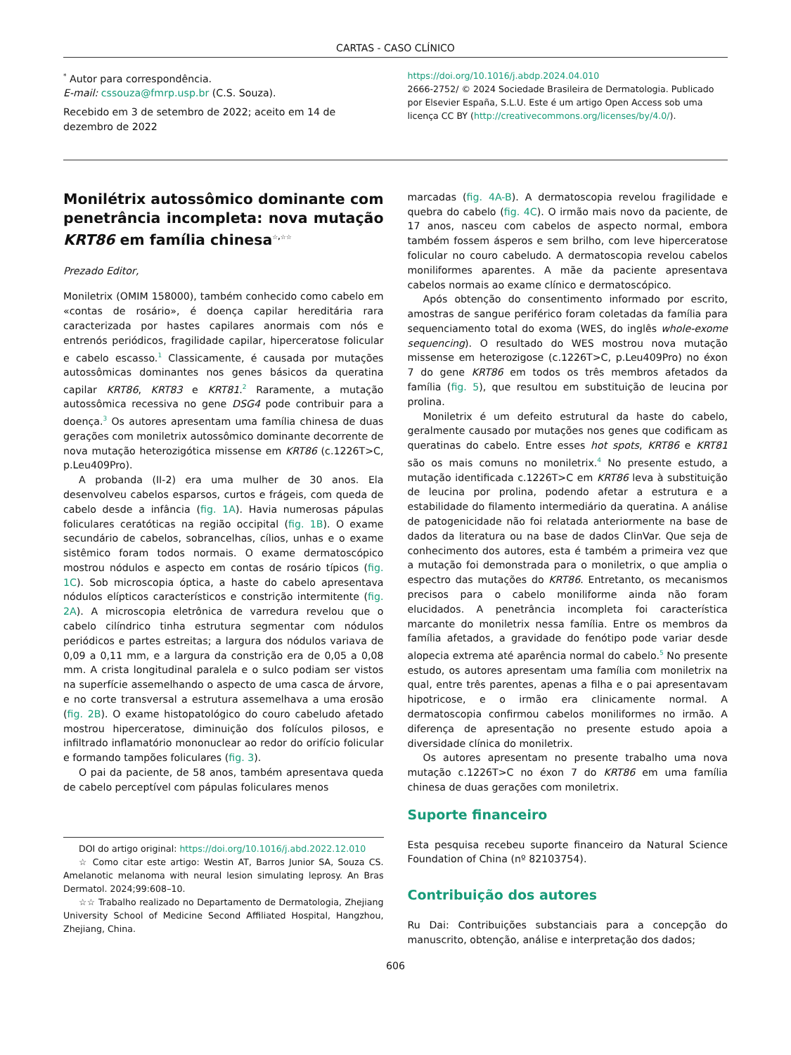CARTAS - CASO CLÍNICO
<sup>*</sup> Autor para correspondência.
E-mail: cssouza@fmrp.usp.br (C.S. Souza).
Recebido em 3 de setembro de 2022; aceito em 14 de dezembro de 2022
https://doi.org/10.1016/j.abdp.2024.04.010
2666-2752/ © 2024 Sociedade Brasileira de Dermatologia. Publicado por Elsevier España, S.L.U. Este é um artigo Open Access sob uma licença CC BY (http://creativecommons.org/licenses/by/4.0/).
Monilétrix autossômico dominante com penetrância incompleta: nova mutação KRT86 em família chinesa<sup>☆,☆☆</sup>
Prezado Editor,
Moniletrix (OMIM 158000), também conhecido como cabelo em «contas de rosário», é doença capilar hereditária rara caracterizada por hastes capilares anormais com nós e entrenós periódicos, fragilidade capilar, hiperceratose folicular e cabelo escasso.<sup>1</sup> Classicamente, é causada por mutações autossômicas dominantes nos genes básicos da queratina capilar KRT86, KRT83 e KRT81.<sup>2</sup> Raramente, a mutação autossômica recessiva no gene DSG4 pode contribuir para a doença.<sup>3</sup> Os autores apresentam uma família chinesa de duas gerações com moniletrix autossômico dominante decorrente de nova mutação heterozigótica missense em KRT86 (c.1226T>C, p.Leu409Pro).
A probanda (II-2) era uma mulher de 30 anos. Ela desenvolveu cabelos esparsos, curtos e frágeis, com queda de cabelo desde a infância (fig. 1A). Havia numerosas pápulas foliculares ceratóticas na região occipital (fig. 1B). O exame secundário de cabelos, sobrancelhas, cílios, unhas e o exame sistêmico foram todos normais. O exame dermatoscópico mostrou nódulos e aspecto em contas de rosário típicos (fig. 1C). Sob microscopia óptica, a haste do cabelo apresentava nódulos elípticos característicos e constrição intermitente (fig. 2A). A microscopia eletrônica de varredura revelou que o cabelo cilíndrico tinha estrutura segmentar com nódulos periódicos e partes estreitas; a largura dos nódulos variava de 0,09 a 0,11 mm, e a largura da constrição era de 0,05 a 0,08 mm. A crista longitudinal paralela e o sulco podiam ser vistos na superfície assemelhando o aspecto de uma casca de árvore, e no corte transversal a estrutura assemelhava a uma erosão (fig. 2B). O exame histopatológico do couro cabeludo afetado mostrou hiperceratose, diminuição dos folículos pilosos, e infiltrado inflamatório mononuclear ao redor do orifício folicular e formando tampões foliculares (fig. 3).
O pai da paciente, de 58 anos, também apresentava queda de cabelo perceptível com pápulas foliculares menos
DOI do artigo original: https://doi.org/10.1016/j.abd.2022.12.010
☆ Como citar este artigo: Westin AT, Barros Junior SA, Souza CS. Amelanotic melanoma with neural lesion simulating leprosy. An Bras Dermatol. 2024;99:608–10.
☆☆ Trabalho realizado no Departamento de Dermatologia, Zhejiang University School of Medicine Second Affiliated Hospital, Hangzhou, Zhejiang, China.
marcadas (fig. 4A-B). A dermatoscopia revelou fragilidade e quebra do cabelo (fig. 4C). O irmão mais novo da paciente, de 17 anos, nasceu com cabelos de aspecto normal, embora também fossem ásperos e sem brilho, com leve hiperceratose folicular no couro cabeludo. A dermatoscopia revelou cabelos moniliformes aparentes. A mãe da paciente apresentava cabelos normais ao exame clínico e dermatoscópico.
Após obtenção do consentimento informado por escrito, amostras de sangue periférico foram coletadas da família para sequenciamento total do exoma (WES, do inglês whole-exome sequencing). O resultado do WES mostrou nova mutação missense em heterozigose (c.1226T>C, p.Leu409Pro) no éxon 7 do gene KRT86 em todos os três membros afetados da família (fig. 5), que resultou em substituição de leucina por prolina.
Moniletrix é um defeito estrutural da haste do cabelo, geralmente causado por mutações nos genes que codificam as queratinas do cabelo. Entre esses hot spots, KRT86 e KRT81 são os mais comuns no moniletrix.<sup>4</sup> No presente estudo, a mutação identificada c.1226T>C em KRT86 leva à substituição de leucina por prolina, podendo afetar a estrutura e a estabilidade do filamento intermediário da queratina. A análise de patogenicidade não foi relatada anteriormente na base de dados da literatura ou na base de dados ClinVar. Que seja de conhecimento dos autores, esta é também a primeira vez que a mutação foi demonstrada para o moniletrix, o que amplia o espectro das mutações do KRT86. Entretanto, os mecanismos precisos para o cabelo moniliforme ainda não foram elucidados. A penetrância incompleta foi característica marcante do moniletrix nessa família. Entre os membros da família afetados, a gravidade do fenótipo pode variar desde alopecia extrema até aparência normal do cabelo.<sup>5</sup> No presente estudo, os autores apresentam uma família com moniletrix na qual, entre três parentes, apenas a filha e o pai apresentavam hipotricose, e o irmão era clinicamente normal. A dermatoscopia confirmou cabelos moniliformes no irmão. A diferença de apresentação no presente estudo apoia a diversidade clínica do moniletrix.
Os autores apresentam no presente trabalho uma nova mutação c.1226T>C no éxon 7 do KRT86 em uma família chinesa de duas gerações com moniletrix.
Suporte financeiro
Esta pesquisa recebeu suporte financeiro da Natural Science Foundation of China (nº 82103754).
Contribuição dos autores
Ru Dai: Contribuições substanciais para a concepção do manuscrito, obtenção, análise e interpretação dos dados;
606